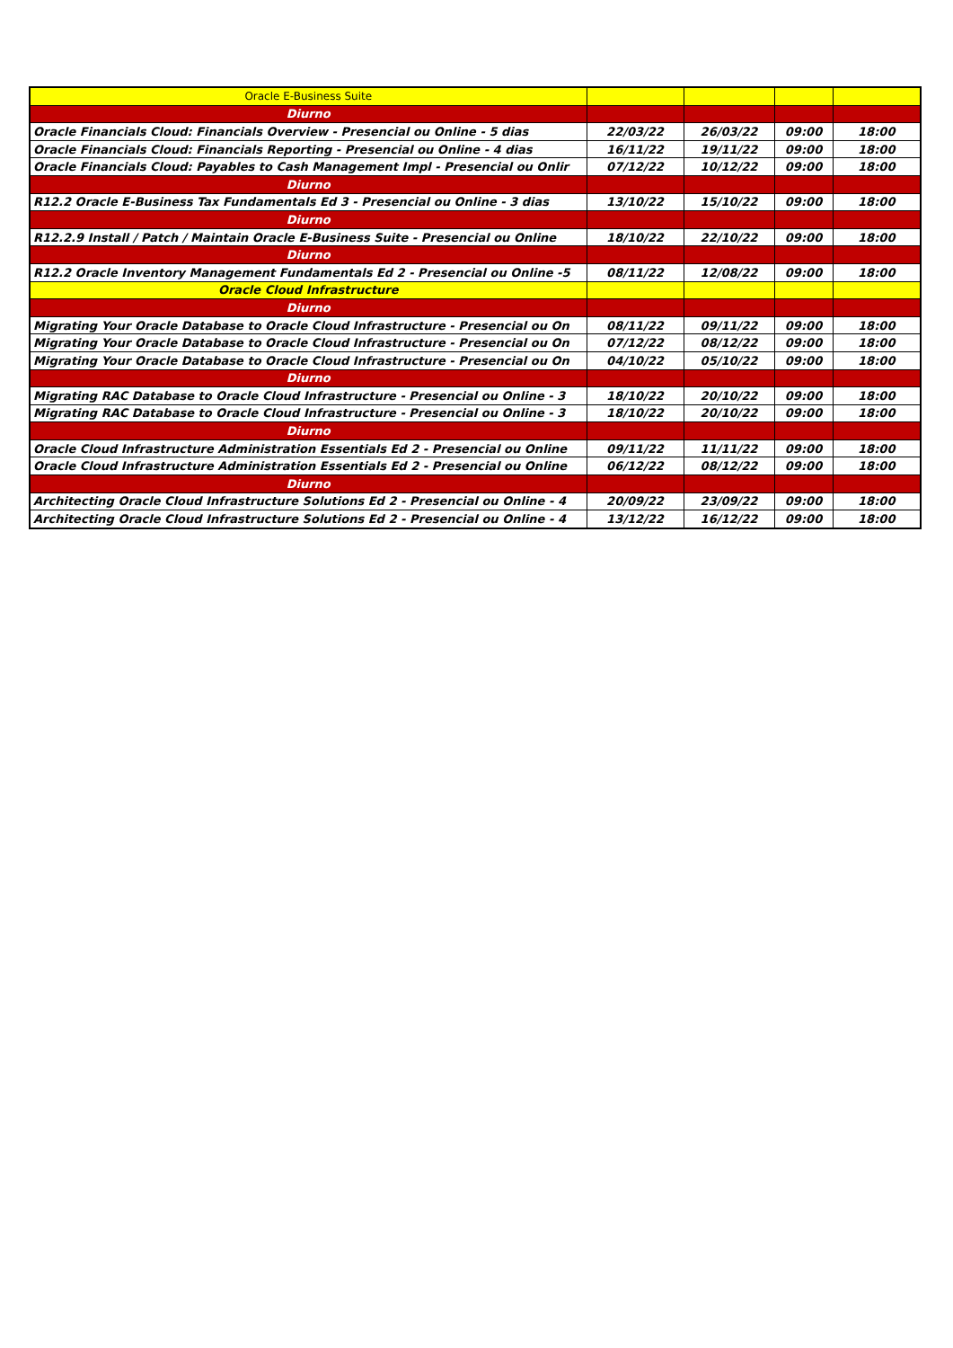| Oracle E-Business Suite | | | | |
| Diurno | | | | |
| Oracle Financials Cloud: Financials Overview - Presencial ou Online - 5 dias | 22/03/22 | 26/03/22 | 09:00 | 18:00 |
| Oracle Financials Cloud: Financials Reporting - Presencial ou Online - 4 dias | 16/11/22 | 19/11/22 | 09:00 | 18:00 |
| Oracle Financials Cloud: Payables to Cash Management Impl - Presencial ou Onlir | 07/12/22 | 10/12/22 | 09:00 | 18:00 |
| Diurno | | | | |
| R12.2 Oracle E-Business Tax Fundamentals Ed 3 - Presencial ou Online - 3 dias | 13/10/22 | 15/10/22 | 09:00 | 18:00 |
| Diurno | | | | |
| R12.2.9 Install / Patch / Maintain Oracle E-Business Suite - Presencial ou Online | 18/10/22 | 22/10/22 | 09:00 | 18:00 |
| Diurno | | | | |
| R12.2 Oracle Inventory Management Fundamentals Ed 2 - Presencial ou Online -5 | 08/11/22 | 12/08/22 | 09:00 | 18:00 |
| Oracle Cloud Infrastructure | | | | |
| Diurno | | | | |
| Migrating Your Oracle Database to Oracle Cloud Infrastructure - Presencial ou On | 08/11/22 | 09/11/22 | 09:00 | 18:00 |
| Migrating Your Oracle Database to Oracle Cloud Infrastructure - Presencial ou On | 07/12/22 | 08/12/22 | 09:00 | 18:00 |
| Migrating Your Oracle Database to Oracle Cloud Infrastructure - Presencial ou On | 04/10/22 | 05/10/22 | 09:00 | 18:00 |
| Diurno | | | | |
| Migrating RAC Database to Oracle Cloud Infrastructure - Presencial ou Online - 3 | 18/10/22 | 20/10/22 | 09:00 | 18:00 |
| Migrating RAC Database to Oracle Cloud Infrastructure - Presencial ou Online - 3 | 18/10/22 | 20/10/22 | 09:00 | 18:00 |
| Diurno | | | | |
| Oracle Cloud Infrastructure Administration Essentials Ed 2 - Presencial ou Online | 09/11/22 | 11/11/22 | 09:00 | 18:00 |
| Oracle Cloud Infrastructure Administration Essentials Ed 2 - Presencial ou Online | 06/12/22 | 08/12/22 | 09:00 | 18:00 |
| Diurno | | | | |
| Architecting Oracle Cloud Infrastructure Solutions Ed 2 - Presencial ou Online - 4 | 20/09/22 | 23/09/22 | 09:00 | 18:00 |
| Architecting Oracle Cloud Infrastructure Solutions Ed 2 - Presencial ou Online - 4 | 13/12/22 | 16/12/22 | 09:00 | 18:00 |